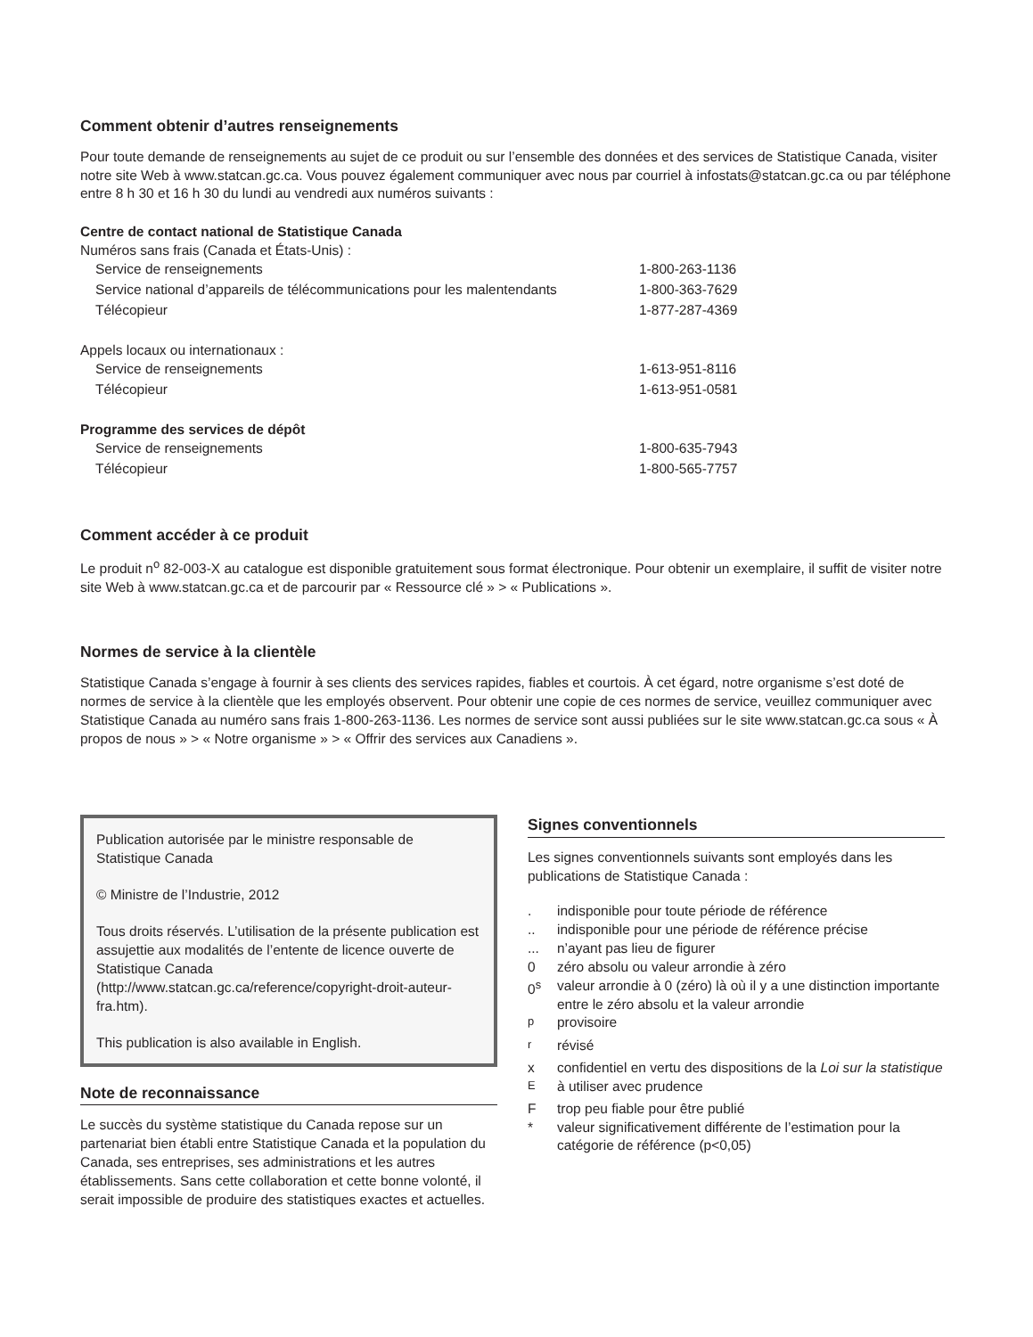Comment obtenir d’autres renseignements
Pour toute demande de renseignements au sujet de ce produit ou sur l’ensemble des données et des services de Statistique Canada, visiter notre site Web à www.statcan.gc.ca. Vous pouvez également communiquer avec nous par courriel à infostats@statcan.gc.ca ou par téléphone entre 8 h 30 et 16 h 30 du lundi au vendredi aux numéros suivants :
Centre de contact national de Statistique Canada
Numéros sans frais (Canada et États-Unis) :
| Service de renseignements | 1-800-263-1136 |
| Service national d’appareils de télécommunications pour les malentendants | 1-800-363-7629 |
| Télécopieur | 1-877-287-4369 |
Appels locaux ou internationaux :
| Service de renseignements | 1-613-951-8116 |
| Télécopieur | 1-613-951-0581 |
Programme des services de dépôt
| Service de renseignements | 1-800-635-7943 |
| Télécopieur | 1-800-565-7757 |
Comment accéder à ce produit
Le produit n<sup>o</sup> 82-003-X au catalogue est disponible gratuitement sous format électronique. Pour obtenir un exemplaire, il suffit de visiter notre site Web à www.statcan.gc.ca et de parcourir par « Ressource clé » > « Publications ».
Normes de service à la clientèle
Statistique Canada s’engage à fournir à ses clients des services rapides, fiables et courtois. À cet égard, notre organisme s’est doté de normes de service à la clientèle que les employés observent. Pour obtenir une copie de ces normes de service, veuillez communiquer avec Statistique Canada au numéro sans frais 1-800-263-1136. Les normes de service sont aussi publiées sur le site www.statcan.gc.ca sous « À propos de nous » > « Notre organisme » > « Offrir des services aux Canadiens ».
Publication autorisée par le ministre responsable de Statistique Canada
© Ministre de l’Industrie, 2012
Tous droits réservés. L’utilisation de la présente publication est assujettie aux modalités de l’entente de licence ouverte de Statistique Canada (http://www.statcan.gc.ca/reference/copyright-droit-auteur-fra.htm).
This publication is also available in English.
Note de reconnaissance
Le succès du système statistique du Canada repose sur un partenariat bien établi entre Statistique Canada et la population du Canada, ses entreprises, ses administrations et les autres établissements. Sans cette collaboration et cette bonne volonté, il serait impossible de produire des statistiques exactes et actuelles.
Signes conventionnels
Les signes conventionnels suivants sont employés dans les publications de Statistique Canada :
| . | indisponible pour toute période de référence |
| .. | indisponible pour une période de référence précise |
| ... | n’ayant pas lieu de figurer |
| 0 | zéro absolu ou valeur arrondie à zéro |
| 0<sup>s</sup> | valeur arrondie à 0 (zéro) là où il y a une distinction importante entre le zéro absolu et la valeur arrondie |
| <sup>p</sup> | provisoire |
| <sup>r</sup> | révisé |
| x | confidentiel en vertu des dispositions de la Loi sur la statistique |
| <sup>E</sup> | à utiliser avec prudence |
| F | trop peu fiable pour être publié |
| * | valeur significativement différente de l’estimation pour la catégorie de référence (p<0,05) |